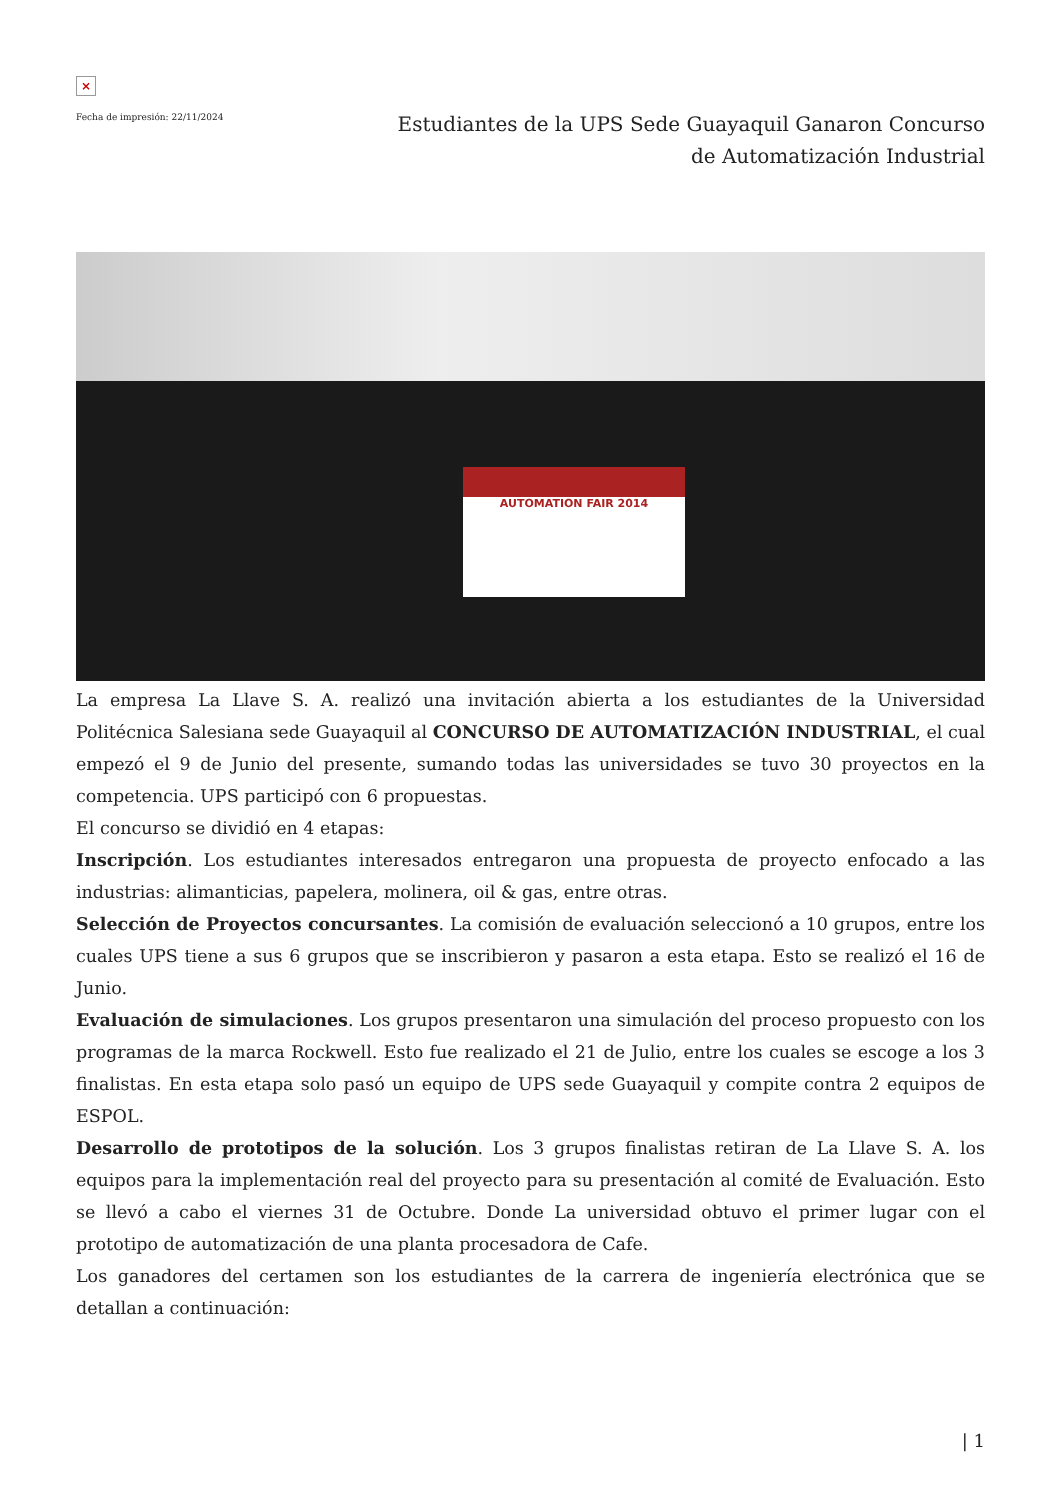×
Fecha de impresión: 22/11/2024
Estudiantes de la UPS Sede Guayaquil Ganaron Concurso de Automatización Industrial
AUTOMATION FAIR 2014
La empresa La Llave S. A. realizó una invitación abierta a los estudiantes de la Universidad Politécnica Salesiana sede Guayaquil al CONCURSO DE AUTOMATIZACIÓN INDUSTRIAL, el cual empezó el 9 de Junio del presente, sumando todas las universidades se tuvo 30 proyectos en la competencia. UPS participó con 6 propuestas.
El concurso se dividió en 4 etapas:
Inscripción. Los estudiantes interesados entregaron una propuesta de proyecto enfocado a las industrias: alimanticias, papelera, molinera, oil & gas, entre otras.
Selección de Proyectos concursantes. La comisión de evaluación seleccionó a 10 grupos, entre los cuales UPS tiene a sus 6 grupos que se inscribieron y pasaron a esta etapa. Esto se realizó el 16 de Junio.
Evaluación de simulaciones. Los grupos presentaron una simulación del proceso propuesto con los programas de la marca Rockwell. Esto fue realizado el 21 de Julio, entre los cuales se escoge a los 3 finalistas. En esta etapa solo pasó un equipo de UPS sede Guayaquil y compite contra 2 equipos de ESPOL.
Desarrollo de prototipos de la solución. Los 3 grupos finalistas retiran de La Llave S. A. los equipos para la implementación real del proyecto para su presentación al comité de Evaluación. Esto se llevó a cabo el viernes 31 de Octubre. Donde La universidad obtuvo el primer lugar con el prototipo de automatización de una planta procesadora de Cafe.
Los ganadores del certamen son los estudiantes de la carrera de ingeniería electrónica que se detallan a continuación:
| 1